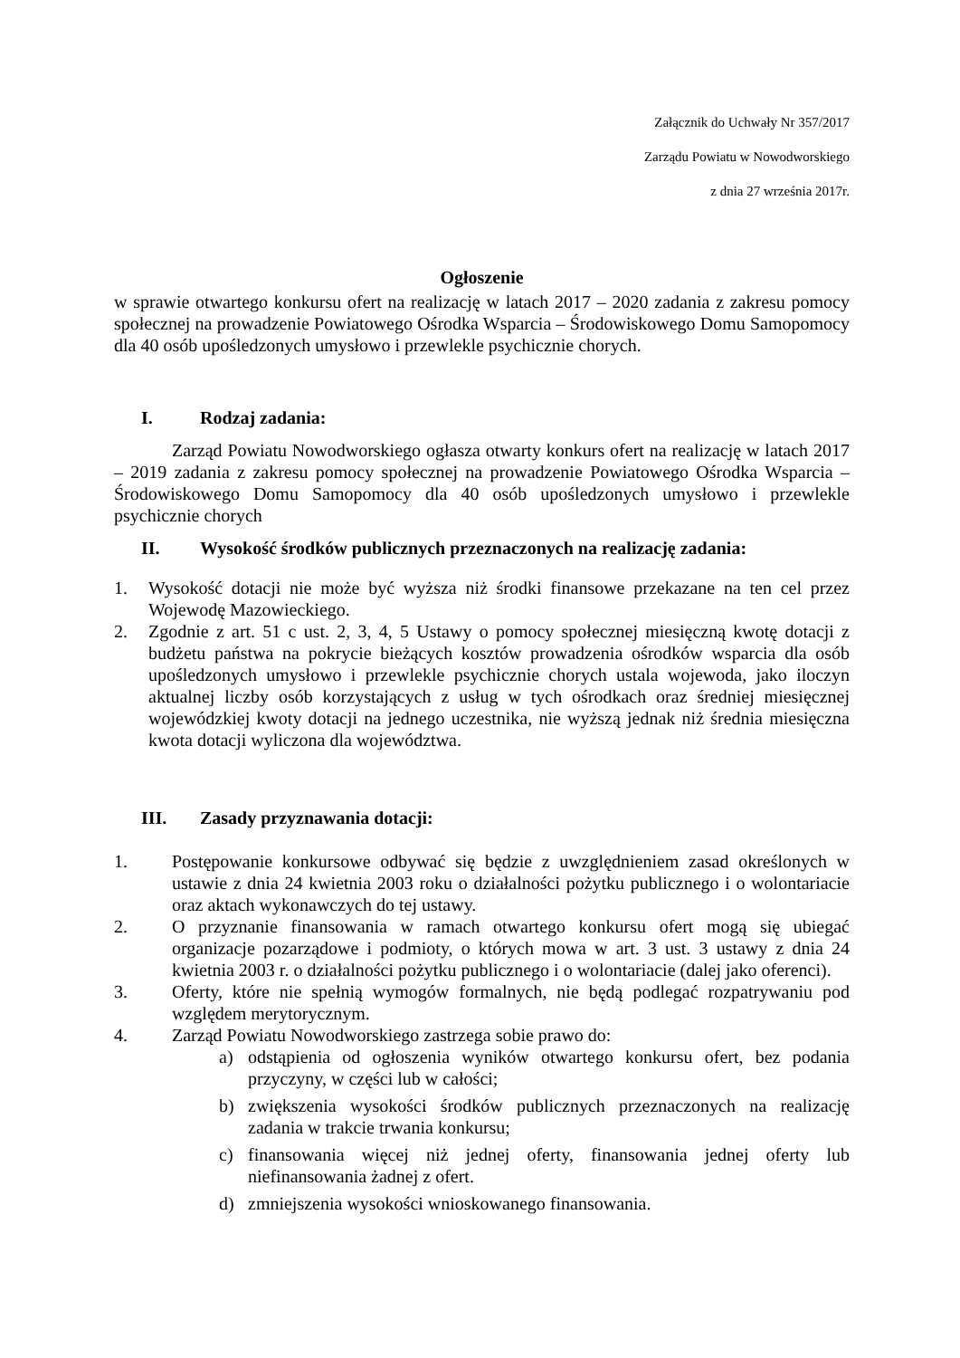Załącznik do Uchwały Nr 357/2017
Zarządu Powiatu w Nowodworskiego
z dnia 27 września 2017r.
Ogłoszenie
w sprawie otwartego konkursu ofert na realizację w latach 2017 – 2020 zadania z zakresu pomocy społecznej na prowadzenie Powiatowego Ośrodka Wsparcia – Środowiskowego Domu Samopomocy dla 40 osób upośledzonych umysłowo i przewlekle psychicznie chorych.
I. Rodzaj zadania:
Zarząd Powiatu Nowodworskiego ogłasza otwarty konkurs ofert na realizację w latach 2017 – 2019 zadania z zakresu pomocy społecznej na prowadzenie Powiatowego Ośrodka Wsparcia – Środowiskowego Domu Samopomocy dla 40 osób upośledzonych umysłowo i przewlekle psychicznie chorych
II. Wysokość środków publicznych przeznaczonych na realizację zadania:
1. Wysokość dotacji nie może być wyższa niż środki finansowe przekazane na ten cel przez Wojewodę Mazowieckiego.
2. Zgodnie z art. 51 c ust. 2, 3, 4, 5 Ustawy o pomocy społecznej miesięczną kwotę dotacji z budżetu państwa na pokrycie bieżących kosztów prowadzenia ośrodków wsparcia dla osób upośledzonych umysłowo i przewlekle psychicznie chorych ustala wojewoda, jako iloczyn aktualnej liczby osób korzystających z usług w tych ośrodkach oraz średniej miesięcznej wojewódzkiej kwoty dotacji na jednego uczestnika, nie wyższą jednak niż średnia miesięczna kwota dotacji wyliczona dla województwa.
III. Zasady przyznawania dotacji:
1. Postępowanie konkursowe odbywać się będzie z uwzględnieniem zasad określonych w ustawie z dnia 24 kwietnia 2003 roku o działalności pożytku publicznego i o wolontariacie oraz aktach wykonawczych do tej ustawy.
2. O przyznanie finansowania w ramach otwartego konkursu ofert mogą się ubiegać organizacje pozarządowe i podmioty, o których mowa w art. 3 ust. 3 ustawy z dnia 24 kwietnia 2003 r. o działalności pożytku publicznego i o wolontariacie (dalej jako oferenci).
3. Oferty, które nie spełnią wymogów formalnych, nie będą podlegać rozpatrywaniu pod względem merytorycznym.
4. Zarząd Powiatu Nowodworskiego zastrzega sobie prawo do:
a) odstąpienia od ogłoszenia wyników otwartego konkursu ofert, bez podania przyczyny, w części lub w całości;
b) zwiększenia wysokości środków publicznych przeznaczonych na realizację zadania w trakcie trwania konkursu;
c) finansowania więcej niż jednej oferty, finansowania jednej oferty lub niefinansowania żadnej z ofert.
d) zmniejszenia wysokości wnioskowanego finansowania.